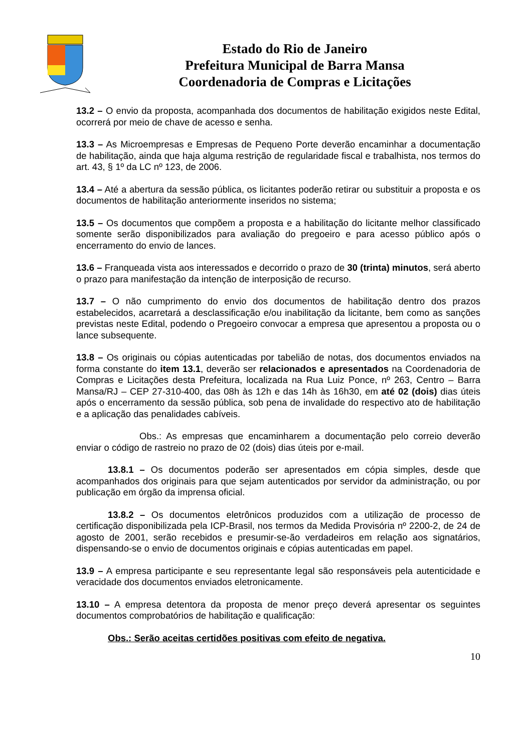Estado do Rio de Janeiro
Prefeitura Municipal de Barra Mansa
Coordenadoria de Compras e Licitações
13.2 – O envio da proposta, acompanhada dos documentos de habilitação exigidos neste Edital, ocorrerá por meio de chave de acesso e senha.
13.3 – As Microempresas e Empresas de Pequeno Porte deverão encaminhar a documentação de habilitação, ainda que haja alguma restrição de regularidade fiscal e trabalhista, nos termos do art. 43, § 1º da LC nº 123, de 2006.
13.4 – Até a abertura da sessão pública, os licitantes poderão retirar ou substituir a proposta e os documentos de habilitação anteriormente inseridos no sistema;
13.5 – Os documentos que compõem a proposta e a habilitação do licitante melhor classificado somente serão disponibilizados para avaliação do pregoeiro e para acesso público após o encerramento do envio de lances.
13.6 – Franqueada vista aos interessados e decorrido o prazo de 30 (trinta) minutos, será aberto o prazo para manifestação da intenção de interposição de recurso.
13.7 – O não cumprimento do envio dos documentos de habilitação dentro dos prazos estabelecidos, acarretará a desclassificação e/ou inabilitação da licitante, bem como as sanções previstas neste Edital, podendo o Pregoeiro convocar a empresa que apresentou a proposta ou o lance subsequente.
13.8 – Os originais ou cópias autenticadas por tabelião de notas, dos documentos enviados na forma constante do item 13.1, deverão ser relacionados e apresentados na Coordenadoria de Compras e Licitações desta Prefeitura, localizada na Rua Luiz Ponce, nº 263, Centro – Barra Mansa/RJ – CEP 27-310-400, das 08h às 12h e das 14h às 16h30, em até 02 (dois) dias úteis após o encerramento da sessão pública, sob pena de invalidade do respectivo ato de habilitação e a aplicação das penalidades cabíveis.
Obs.: As empresas que encaminharem a documentação pelo correio deverão enviar o código de rastreio no prazo de 02 (dois) dias úteis por e-mail.
13.8.1 – Os documentos poderão ser apresentados em cópia simples, desde que acompanhados dos originais para que sejam autenticados por servidor da administração, ou por publicação em órgão da imprensa oficial.
13.8.2 – Os documentos eletrônicos produzidos com a utilização de processo de certificação disponibilizada pela ICP-Brasil, nos termos da Medida Provisória nº 2200-2, de 24 de agosto de 2001, serão recebidos e presumir-se-ão verdadeiros em relação aos signatários, dispensando-se o envio de documentos originais e cópias autenticadas em papel.
13.9 – A empresa participante e seu representante legal são responsáveis pela autenticidade e veracidade dos documentos enviados eletronicamente.
13.10 – A empresa detentora da proposta de menor preço deverá apresentar os seguintes documentos comprobatórios de habilitação e qualificação:
Obs.: Serão aceitas certidões positivas com efeito de negativa.
10